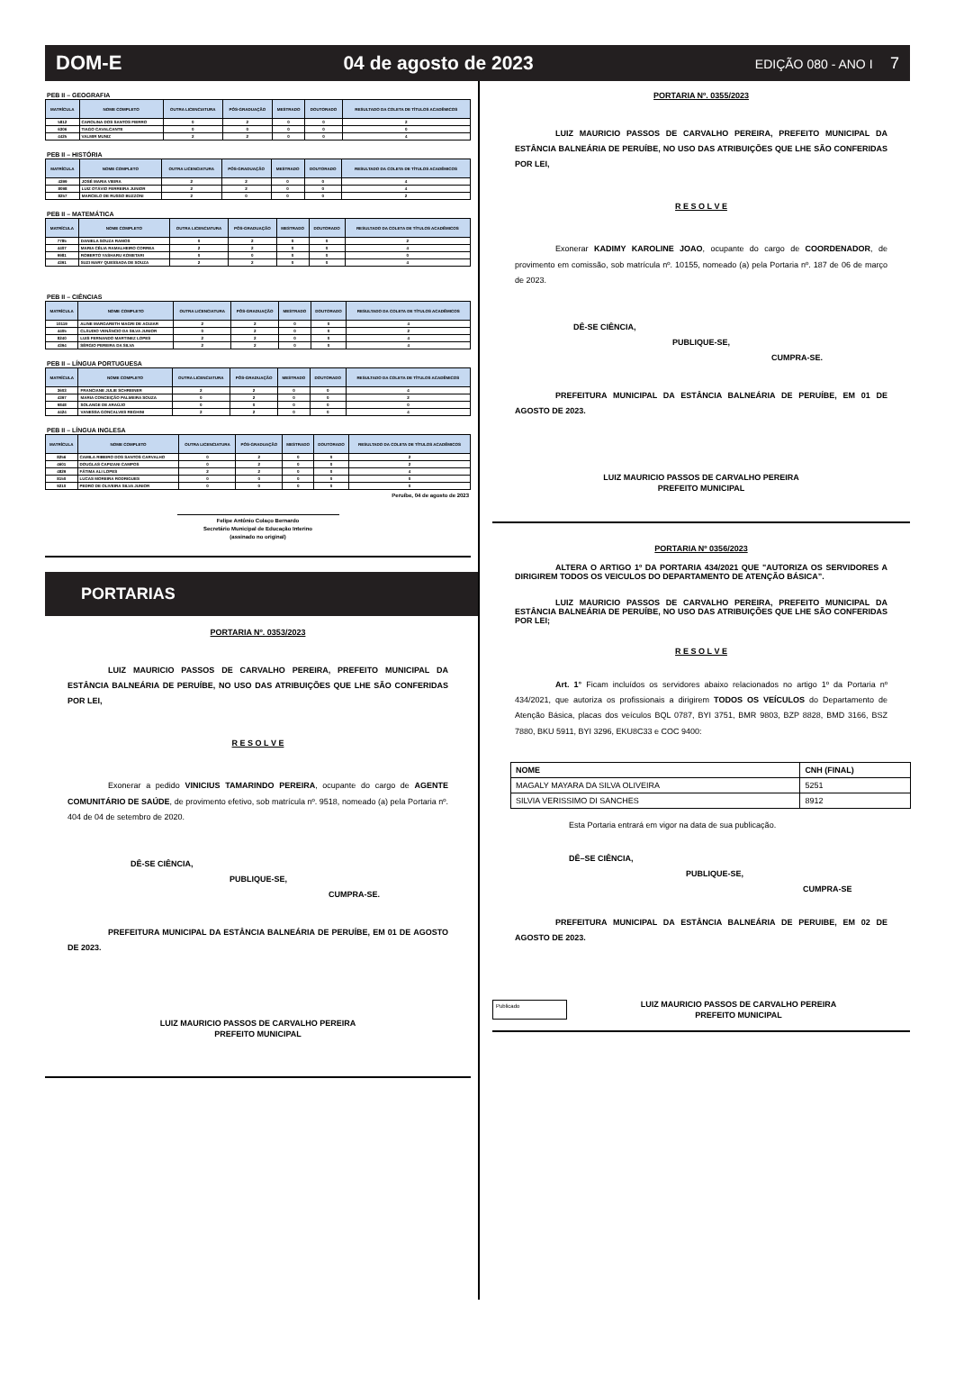DOM-E 04 de agosto de 2023 EDIÇÃO 080 - ANO I 7
PEB II – GEOGRAFIA
| MATRÍCULA | NOME COMPLETO | OUTRA LICENCIATURA | PÓS-GRADUAÇÃO | MESTRADO | DOUTORADO | RESULTADO DA COLETA DE TÍTULOS ACADÊMICOS |
| --- | --- | --- | --- | --- | --- | --- |
| 5812 | CAROLINA DOS SANTOS FIERRO | 0 | 2 | 0 | 0 | 2 |
| 6306 | TIAGO CAVALCANTE | 0 | 0 | 0 | 0 | 0 |
| 4425 | VALMIR MUNIZ | 2 | 2 | 0 | 0 | 4 |
PEB II – HISTÓRIA
| MATRÍCULA | NOME COMPLETO | OUTRA LICENCIATURA | PÓS-GRADUAÇÃO | MESTRADO | DOUTORADO | RESULTADO DA COLETA DE TÍTULOS ACADÊMICOS |
| --- | --- | --- | --- | --- | --- | --- |
| 4399 | JOSÉ MARIA VIEIRA | 2 | 2 | 0 | 0 | 4 |
| 8098 | LUIZ OTÁVIO FERREIRA JUNIOR | 2 | 2 | 0 | 0 | 4 |
| 8257 | MARCELO DE RUSSO BUZZONI | 2 | 0 | 0 | 0 | 2 |
PEB II – MATEMÁTICA
| MATRÍCULA | NOME COMPLETO | OUTRA LICENCIATURA | PÓS-GRADUAÇÃO | MESTRADO | DOUTORADO | RESULTADO DA COLETA DE TÍTULOS ACADÊMICOS |
| --- | --- | --- | --- | --- | --- | --- |
| 7785 | DANIELA SOUZA RAMOS | 0 | 2 | 0 | 0 | 2 |
| 4407 | MARIA CÉLIA RAMALHEIRO CORREA | 2 | 2 | 0 | 0 | 4 |
| 9981 | ROBERTO YASHARU KOMETARI | 0 | 0 | 0 | 0 | 0 |
| 4391 | SUZI MARY QUESSADA DE SOUZA | 2 | 2 | 0 | 0 | 4 |
PEB II – CIÊNCIAS
| MATRÍCULA | NOME COMPLETO | OUTRA LICENCIATURA | PÓS-GRADUAÇÃO | MESTRADO | DOUTORADO | RESULTADO DA COLETA DE TÍTULOS ACADÊMICOS |
| --- | --- | --- | --- | --- | --- | --- |
| 10119 | ALINE MARGARETH MAGRI DE AGUIAR | 2 | 2 | 0 | 0 | 4 |
| 4405 | CLÁUDIO VENÂNCIO DA SILVA JUNIOR | 0 | 2 | 0 | 0 | 2 |
| 8240 | LUIS FERNANDO MARTINEZ LOPES | 2 | 2 | 0 | 0 | 4 |
| 4394 | SÉRGIO PEREIRA DA SILVA | 2 | 2 | 0 | 0 | 4 |
PEB II – LÍNGUA PORTUGUESA
| MATRÍCULA | NOME COMPLETO | OUTRA LICENCIATURA | PÓS-GRADUAÇÃO | MESTRADO | DOUTORADO | RESULTADO DA COLETA DE TÍTULOS ACADÊMICOS |
| --- | --- | --- | --- | --- | --- | --- |
| 3603 | FRANCIANE JULIE SCHREINER | 2 | 2 | 0 | 0 | 4 |
| 4397 | MARIA CONCEIÇÃO PALMEIRA SOUZA | 0 | 2 | 0 | 0 | 2 |
| 9848 | SOLANGE DE ARAÚJO | 0 | 0 | 0 | 0 | 0 |
| 4424 | VANESSA GONCALVES REGHINI | 2 | 2 | 0 | 0 | 4 |
PEB II – LÍNGUA INGLESA
| MATRÍCULA | NOME COMPLETO | OUTRA LICENCIATURA | PÓS-GRADUAÇÃO | MESTRADO | DOUTORADO | RESULTADO DA COLETA DE TÍTULOS ACADÊMICOS |
| --- | --- | --- | --- | --- | --- | --- |
| 8256 | CAMILA RIBEIRO DOS SANTOS CARVALHO | 0 | 2 | 0 | 0 | 2 |
| 4601 | DOUGLAS CAPIZANI CAMPOS | 0 | 2 | 0 | 0 | 2 |
| 4829 | FÁTIMA ALI LOPES | 2 | 2 | 0 | 0 | 4 |
| 8150 | LUCAS MOREIRA RODRIGUES | 0 | 0 | 0 | 0 | 0 |
| 9210 | PEDRO DE OLIVEIRA SILVA JUNIOR | 0 | 0 | 0 | 0 | 0 |
Peruíbe, 04 de agosto de 2023
Felipe Antônio Colaço Bernardo
Secretário Municipal de Educação Interino
(assinado no original)
PORTARIAS
PORTARIA Nº. 0353/2023
     LUIZ MAURICIO PASSOS DE CARVALHO PEREIRA, PREFEITO MUNICIPAL DA ESTÂNCIA BALNEÁRIA DE PERUÍBE, NO USO DAS ATRIBUIÇÕES QUE LHE SÃO CONFERIDAS POR LEI,
R E S O L V E
     Exonerar a pedido VINICIUS TAMARINDO PEREIRA, ocupante do cargo de AGENTE COMUNITÁRIO DE SAÚDE, de provimento efetivo, sob matrícula nº. 9518, nomeado (a) pela Portaria nº. 404 de 04 de setembro de 2020.
DÊ-SE CIÊNCIA,
PUBLIQUE-SE,
CUMPRA-SE.
     PREFEITURA MUNICIPAL DA ESTÂNCIA BALNEÁRIA DE PERUÍBE, EM 01 DE AGOSTO DE 2023.
LUIZ MAURICIO PASSOS DE CARVALHO PEREIRA
PREFEITO MUNICIPAL
PORTARIA Nº. 0355/2023
     LUIZ MAURICIO PASSOS DE CARVALHO PEREIRA, PREFEITO MUNICIPAL DA ESTÂNCIA BALNEÁRIA DE PERUÍBE, NO USO DAS ATRIBUIÇÕES QUE LHE SÃO CONFERIDAS POR LEI,
R E S O L V E
     Exonerar KADIMY KAROLINE JOAO, ocupante do cargo de COORDENADOR, de provimento em comissão, sob matrícula nº. 10155, nomeado (a) pela Portaria nº. 187 de 06 de março de 2023.
DÊ-SE CIÊNCIA,
PUBLIQUE-SE,
CUMPRA-SE.
     PREFEITURA MUNICIPAL DA ESTÂNCIA BALNEÁRIA DE PERUÍBE, EM 01 DE AGOSTO DE 2023.
LUIZ MAURICIO PASSOS DE CARVALHO PEREIRA
PREFEITO MUNICIPAL
PORTARIA Nº 0356/2023
     ALTERA O ARTIGO 1º DA PORTARIA 434/2021 QUE "AUTORIZA OS SERVIDORES A DIRIGIREM TODOS OS VEICULOS DO DEPARTAMENTO DE ATENÇÃO BÁSICA”.
     LUIZ MAURICIO PASSOS DE CARVALHO PEREIRA, PREFEITO MUNICIPAL DA ESTÂNCIA BALNEÁRIA DE PERUÍBE, NO USO DAS ATRIBUIÇÕES QUE LHE SÃO CONFERIDAS POR LEI;
R E S O L V E
     Art. 1° Ficam incluídos os servidores abaixo relacionados no artigo 1º da Portaria nº 434/2021, que autoriza os profissionais a dirigirem TODOS OS VEÍCULOS do Departamento de Atenção Básica, placas dos veículos BQL 0787, BYI 3751, BMR 9803, BZP 8828, BMD 3166, BSZ 7880, BKU 5911, BYI 3296, EKU8C33 e COC 9400:
| NOME | CNH (FINAL) |
| --- | --- |
| MAGALY MAYARA DA SILVA OLIVEIRA | 5251 |
| SILVIA VERISSIMO DI SANCHES | 8912 |
Esta Portaria entrará em vigor na data de sua publicação.
DÊ–SE CIÊNCIA,
PUBLIQUE-SE,
CUMPRA-SE
     PREFEITURA MUNICIPAL DA ESTÂNCIA BALNEÁRIA DE PERUIBE, EM 02 DE AGOSTO DE 2023.
Publicado
LUIZ MAURICIO PASSOS DE CARVALHO PEREIRA
PREFEITO MUNICIPAL